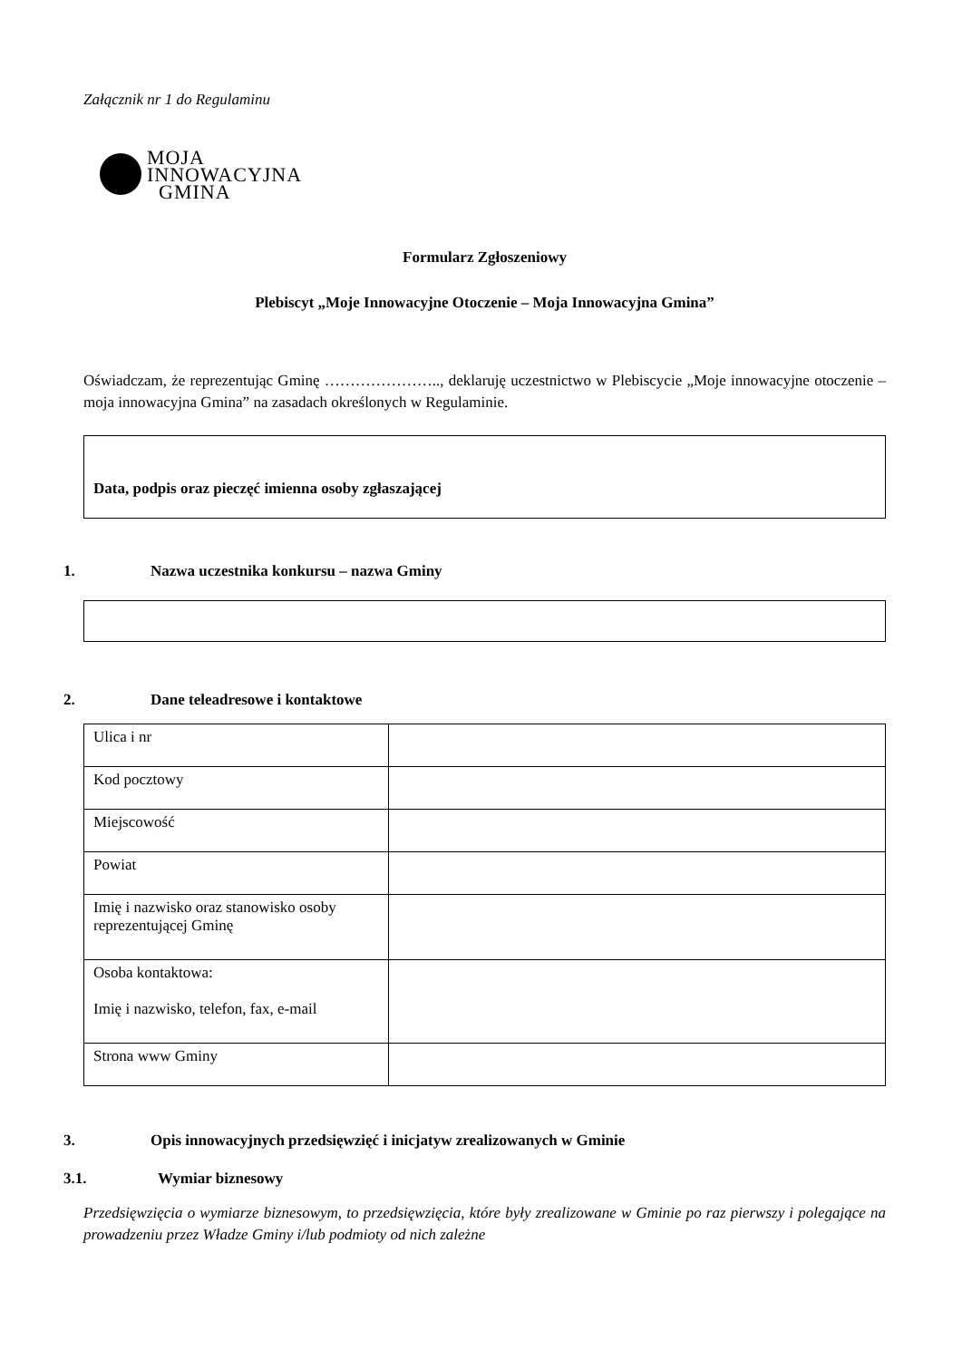Załącznik nr 1 do Regulaminu
MOJA
INNOWACYJNA
GMINA
Formularz Zgłoszeniowy
Plebiscyt „Moje Innowacyjne Otoczenie – Moja Innowacyjna Gmina”
Oświadczam, że reprezentując Gminę ………………….., deklaruję uczestnictwo w Plebiscycie „Moje innowacyjne otoczenie – moja innowacyjna Gmina” na zasadach określonych w Regulaminie.
Data, podpis oraz pieczęć imienna osoby zgłaszającej
1. Nazwa uczestnika konkursu – nazwa Gminy
2. Dane teleadresowe i kontaktowe
| Ulica i nr | |
| Kod pocztowy | |
| Miejscowość | |
| Powiat | |
| Imię i nazwisko oraz stanowisko osoby reprezentującej Gminę | |
| Osoba kontaktowa: Imię i nazwisko, telefon, fax, e-mail | |
| Strona www Gminy | |
3. Opis innowacyjnych przedsięwzięć i inicjatyw zrealizowanych w Gminie
3.1. Wymiar biznesowy
Przedsięwzięcia o wymiarze biznesowym, to przedsięwzięcia, które były zrealizowane w Gminie po raz pierwszy i polegające na prowadzeniu przez Władze Gminy i/lub podmioty od nich zależne